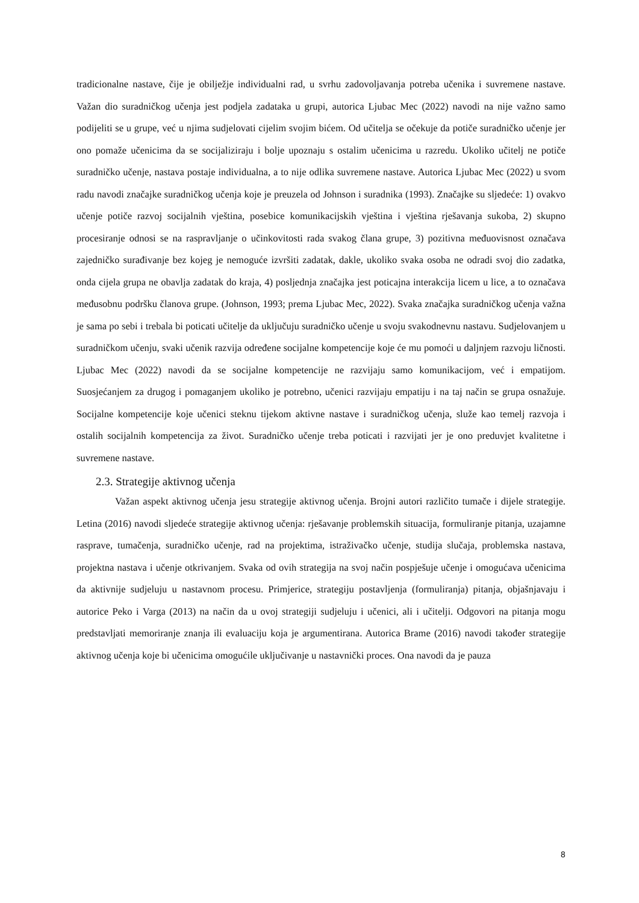tradicionalne nastave, čije je obilježje individualni rad, u svrhu zadovoljavanja potreba učenika i suvremene nastave. Važan dio suradničkog učenja jest podjela zadataka u grupi, autorica Ljubac Mec (2022) navodi na nije važno samo podijeliti se u grupe, već u njima sudjelovati cijelim svojim bićem. Od učitelja se očekuje da potiče suradničko učenje jer ono pomaže učenicima da se socijaliziraju i bolje upoznaju s ostalim učenicima u razredu. Ukoliko učitelj ne potiče suradničko učenje, nastava postaje individualna, a to nije odlika suvremene nastave. Autorica Ljubac Mec (2022) u svom radu navodi značajke suradničkog učenja koje je preuzela od Johnson i suradnika (1993). Značajke su sljedeće: 1) ovakvo učenje potiče razvoj socijalnih vještina, posebice komunikacijskih vještina i vještina rješavanja sukoba, 2) skupno procesiranje odnosi se na raspravljanje o učinkovitosti rada svakog člana grupe, 3) pozitivna međuovisnost označava zajedničko surađivanje bez kojeg je nemoguće izvršiti zadatak, dakle, ukoliko svaka osoba ne odradi svoj dio zadatka, onda cijela grupa ne obavlja zadatak do kraja, 4) posljednja značajka jest poticajna interakcija licem u lice, a to označava međusobnu podršku članova grupe. (Johnson, 1993; prema Ljubac Mec, 2022). Svaka značajka suradničkog učenja važna je sama po sebi i trebala bi poticati učitelje da uključuju suradničko učenje u svoju svakodnevnu nastavu. Sudjelovanjem u suradničkom učenju, svaki učenik razvija određene socijalne kompetencije koje će mu pomoći u daljnjem razvoju ličnosti. Ljubac Mec (2022) navodi da se socijalne kompetencije ne razvijaju samo komunikacijom, već i empatijom. Suosjećanjem za drugog i pomaganjem ukoliko je potrebno, učenici razvijaju empatiju i na taj način se grupa osnažuje. Socijalne kompetencije koje učenici steknu tijekom aktivne nastave i suradničkog učenja, služe kao temelj razvoja i ostalih socijalnih kompetencija za život. Suradničko učenje treba poticati i razvijati jer je ono preduvjet kvalitetne i suvremene nastave.
2.3. Strategije aktivnog učenja
Važan aspekt aktivnog učenja jesu strategije aktivnog učenja. Brojni autori različito tumače i dijele strategije. Letina (2016) navodi sljedeće strategije aktivnog učenja: rješavanje problemskih situacija, formuliranje pitanja, uzajamne rasprave, tumačenja, suradničko učenje, rad na projektima, istraživačko učenje, studija slučaja, problemska nastava, projektna nastava i učenje otkrivanjem. Svaka od ovih strategija na svoj način pospješuje učenje i omogućava učenicima da aktivnije sudjeluju u nastavnom procesu. Primjerice, strategiju postavljenja (formuliranja) pitanja, objašnjavaju i autorice Peko i Varga (2013) na način da u ovoj strategiji sudjeluju i učenici, ali i učitelji. Odgovori na pitanja mogu predstavljati memoriranje znanja ili evaluaciju koja je argumentirana. Autorica Brame (2016) navodi također strategije aktivnog učenja koje bi učenicima omogućile uključivanje u nastavnički proces. Ona navodi da je pauza
8